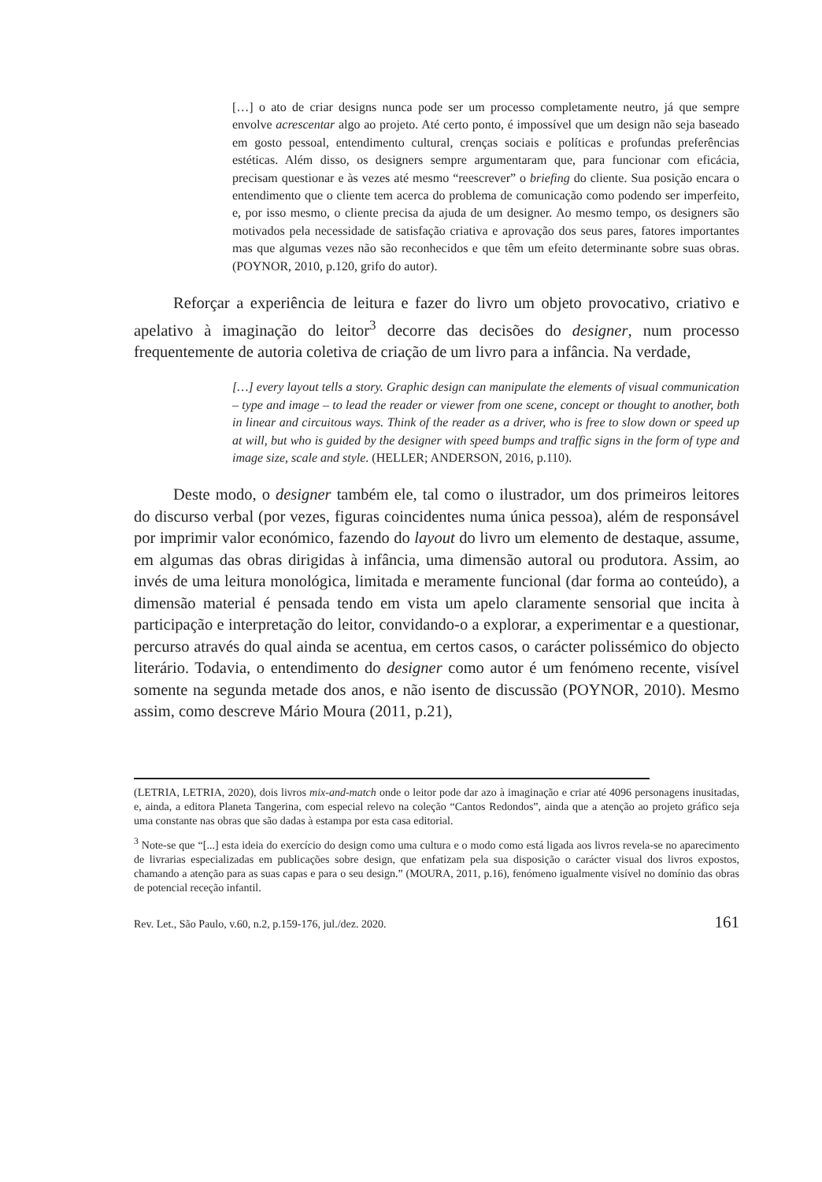[…] o ato de criar designs nunca pode ser um processo completamente neutro, já que sempre envolve acrescentar algo ao projeto. Até certo ponto, é impossível que um design não seja baseado em gosto pessoal, entendimento cultural, crenças sociais e políticas e profundas preferências estéticas. Além disso, os designers sempre argumentaram que, para funcionar com eficácia, precisam questionar e às vezes até mesmo “reescrever” o briefing do cliente. Sua posição encara o entendimento que o cliente tem acerca do problema de comunicação como podendo ser imperfeito, e, por isso mesmo, o cliente precisa da ajuda de um designer. Ao mesmo tempo, os designers são motivados pela necessidade de satisfação criativa e aprovação dos seus pares, fatores importantes mas que algumas vezes não são reconhecidos e que têm um efeito determinante sobre suas obras. (POYNOR, 2010, p.120, grifo do autor).
Reforçar a experiência de leitura e fazer do livro um objeto provocativo, criativo e apelativo à imaginação do leitor<sup>3</sup> decorre das decisões do designer, num processo frequentemente de autoria coletiva de criação de um livro para a infância. Na verdade,
[…] every layout tells a story. Graphic design can manipulate the elements of visual communication – type and image – to lead the reader or viewer from one scene, concept or thought to another, both in linear and circuitous ways. Think of the reader as a driver, who is free to slow down or speed up at will, but who is guided by the designer with speed bumps and traffic signs in the form of type and image size, scale and style. (HELLER; ANDERSON, 2016, p.110).
Deste modo, o designer também ele, tal como o ilustrador, um dos primeiros leitores do discurso verbal (por vezes, figuras coincidentes numa única pessoa), além de responsável por imprimir valor económico, fazendo do layout do livro um elemento de destaque, assume, em algumas das obras dirigidas à infância, uma dimensão autoral ou produtora. Assim, ao invés de uma leitura monológica, limitada e meramente funcional (dar forma ao conteúdo), a dimensão material é pensada tendo em vista um apelo claramente sensorial que incita à participação e interpretação do leitor, convidando-o a explorar, a experimentar e a questionar, percurso através do qual ainda se acentua, em certos casos, o carácter polissémico do objecto literário. Todavia, o entendimento do designer como autor é um fenómeno recente, visível somente na segunda metade dos anos, e não isento de discussão (POYNOR, 2010). Mesmo assim, como descreve Mário Moura (2011, p.21),
(LETRIA, LETRIA, 2020), dois livros mix-and-match onde o leitor pode dar azo à imaginação e criar até 4096 personagens inusitadas, e, ainda, a editora Planeta Tangerina, com especial relevo na coleção “Cantos Redondos”, ainda que a atenção ao projeto gráfico seja uma constante nas obras que são dadas à estampa por esta casa editorial.
<sup>3</sup> Note-se que “[...] esta ideia do exercício do design como uma cultura e o modo como está ligada aos livros revela-se no aparecimento de livrarias especializadas em publicações sobre design, que enfatizam pela sua disposição o carácter visual dos livros expostos, chamando a atenção para as suas capas e para o seu design.” (MOURA, 2011, p.16), fenómeno igualmente visível no domínio das obras de potencial receção infantil.
Rev. Let., São Paulo, v.60, n.2, p.159-176, jul./dez. 2020. 161